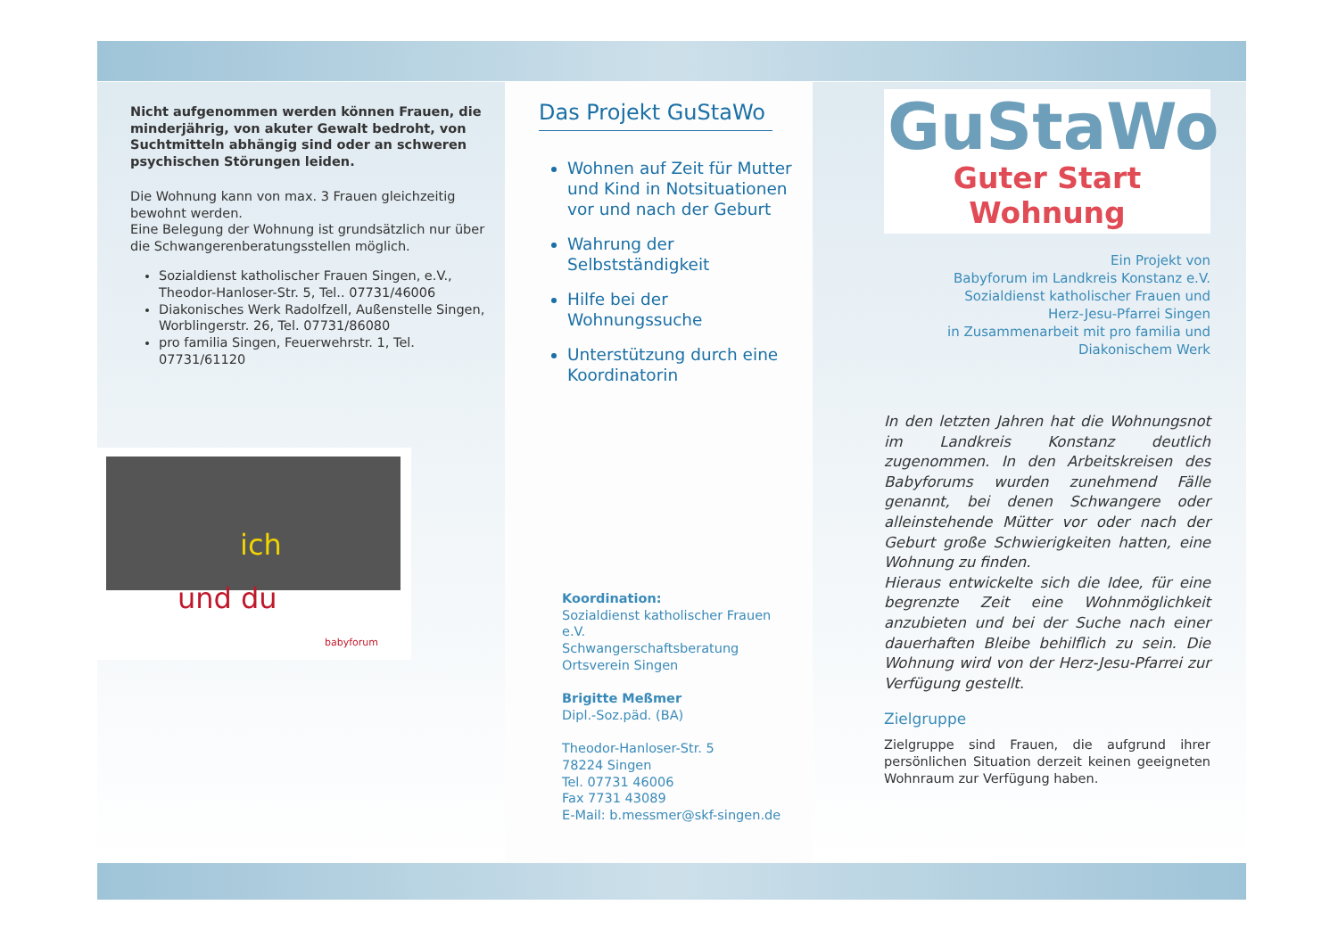Nicht aufgenommen werden können Frauen, die minderjährig, von akuter Gewalt bedroht, von Suchtmitteln abhängig sind oder an schweren psychischen Störungen leiden.
Die Wohnung kann von max. 3 Frauen gleichzeitig bewohnt werden.
Eine Belegung der Wohnung ist grundsätzlich nur über die Schwangerenberatungsstellen möglich.
Sozialdienst katholischer Frauen Singen, e.V., Theodor-Hanloser-Str. 5, Tel.. 07731/46006
Diakonisches Werk Radolfzell, Außenstelle Singen, Worblingerstr. 26, Tel. 07731/86080
pro familia Singen, Feuerwehrstr. 1, Tel. 07731/61120
ich
und du
babyforum
Das Projekt GuStaWo
Wohnen auf Zeit für Mutter und Kind in Notsituationen vor und nach der Geburt
Wahrung der Selbstständigkeit
Hilfe bei der Wohnungssuche
Unterstützung durch eine Koordinatorin
Koordination:
Sozialdienst katholischer Frauen e.V.
Schwangerschaftsberatung
Ortsverein Singen
Brigitte Meßmer
Dipl.-Soz.päd. (BA)
Theodor-Hanloser-Str. 5
78224 Singen
Tel. 07731 46006
Fax 7731 43089
E-Mail: b.messmer@skf-singen.de
GuStaWo
Guter Start Wohnung
Ein Projekt von
Babyforum im Landkreis Konstanz e.V.
Sozialdienst katholischer Frauen und
Herz-Jesu-Pfarrei Singen
in Zusammenarbeit mit pro familia und
Diakonischem Werk
In den letzten Jahren hat die Wohnungsnot im Landkreis Konstanz deutlich zugenommen. In den Arbeitskreisen des Babyforums wurden zunehmend Fälle genannt, bei denen Schwangere oder alleinstehende Mütter vor oder nach der Geburt große Schwierigkeiten hatten, eine Wohnung zu finden.
Hieraus entwickelte sich die Idee, für eine begrenzte Zeit eine Wohnmöglichkeit anzubieten und bei der Suche nach einer dauerhaften Bleibe behilflich zu sein. Die Wohnung wird von der Herz-Jesu-Pfarrei zur Verfügung gestellt.
Zielgruppe
Zielgruppe sind Frauen, die aufgrund ihrer persönlichen Situation derzeit keinen geeigneten Wohnraum zur Verfügung haben.